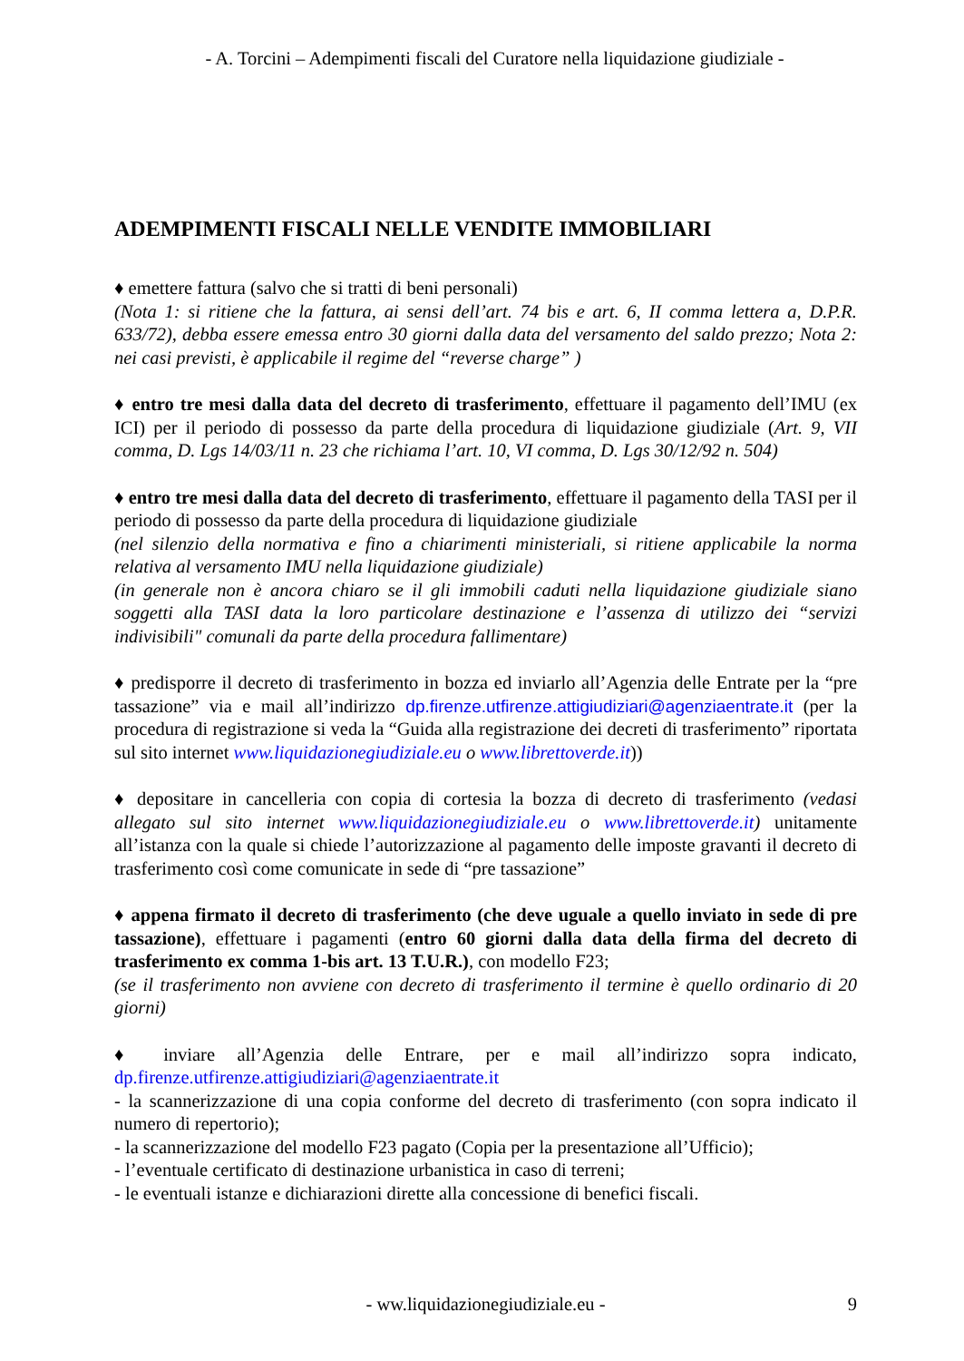- A. Torcini – Adempimenti fiscali del Curatore nella liquidazione giudiziale -
ADEMPIMENTI FISCALI NELLE VENDITE IMMOBILIARI
♦ emettere fattura (salvo che si tratti di beni personali)
(Nota 1: si ritiene che la fattura, ai sensi dell’art. 74 bis e art. 6, II comma lettera a, D.P.R. 633/72), debba essere emessa entro 30 giorni dalla data del versamento del saldo prezzo; Nota 2: nei casi previsti, è applicabile il regime del “reverse charge” )
♦ entro tre mesi dalla data del decreto di trasferimento, effettuare il pagamento dell’IMU (ex ICI) per il periodo di possesso da parte della procedura di liquidazione giudiziale (Art. 9, VII comma, D. Lgs 14/03/11 n. 23 che richiama l’art. 10, VI comma, D. Lgs 30/12/92 n. 504)
♦ entro tre mesi dalla data del decreto di trasferimento, effettuare il pagamento della TASI per il periodo di possesso da parte della procedura di liquidazione giudiziale
(nel silenzio della normativa e fino a chiarimenti ministeriali, si ritiene applicabile la norma relativa al versamento IMU nella liquidazione giudiziale)
(in generale non è ancora chiaro se il gli immobili caduti nella liquidazione giudiziale siano soggetti alla TASI data la loro particolare destinazione e l’assenza di utilizzo dei “servizi indivisibili" comunali da parte della procedura fallimentare)
♦ predisporre il decreto di trasferimento in bozza ed inviarlo all’Agenzia delle Entrate per la “pre tassazione” via e mail all’indirizzo dp.firenze.utfirenze.attigiudiziari@agenziaentrate.it (per la procedura di registrazione si veda la “Guida alla registrazione dei decreti di trasferimento” riportata sul sito internet www.liquidazionegiudiziale.eu o www.librettoverde.it))
♦ depositare in cancelleria con copia di cortesia la bozza di decreto di trasferimento (vedasi allegato sul sito internet www.liquidazionegiudiziale.eu o www.librettoverde.it) unitamente all’istanza con la quale si chiede l’autorizzazione al pagamento delle imposte gravanti il decreto di trasferimento così come comunicate in sede di “pre tassazione”
♦ appena firmato il decreto di trasferimento (che deve uguale a quello inviato in sede di pre tassazione), effettuare i pagamenti (entro 60 giorni dalla data della firma del decreto di trasferimento ex comma 1-bis art. 13 T.U.R.), con modello F23;
(se il trasferimento non avviene con decreto di trasferimento il termine è quello ordinario di 20 giorni)
♦ inviare all’Agenzia delle Entrare, per e mail all’indirizzo sopra indicato, dp.firenze.utfirenze.attigiudiziari@agenziaentrate.it
- la scannerizzazione di una copia conforme del decreto di trasferimento (con sopra indicato il numero di repertorio);
- la scannerizzazione del modello F23 pagato (Copia per la presentazione all’Ufficio);
- l’eventuale certificato di destinazione urbanistica in caso di terreni;
- le eventuali istanze e dichiarazioni dirette alla concessione di benefici fiscali.
- ww.liquidazionegiudiziale.eu -
9